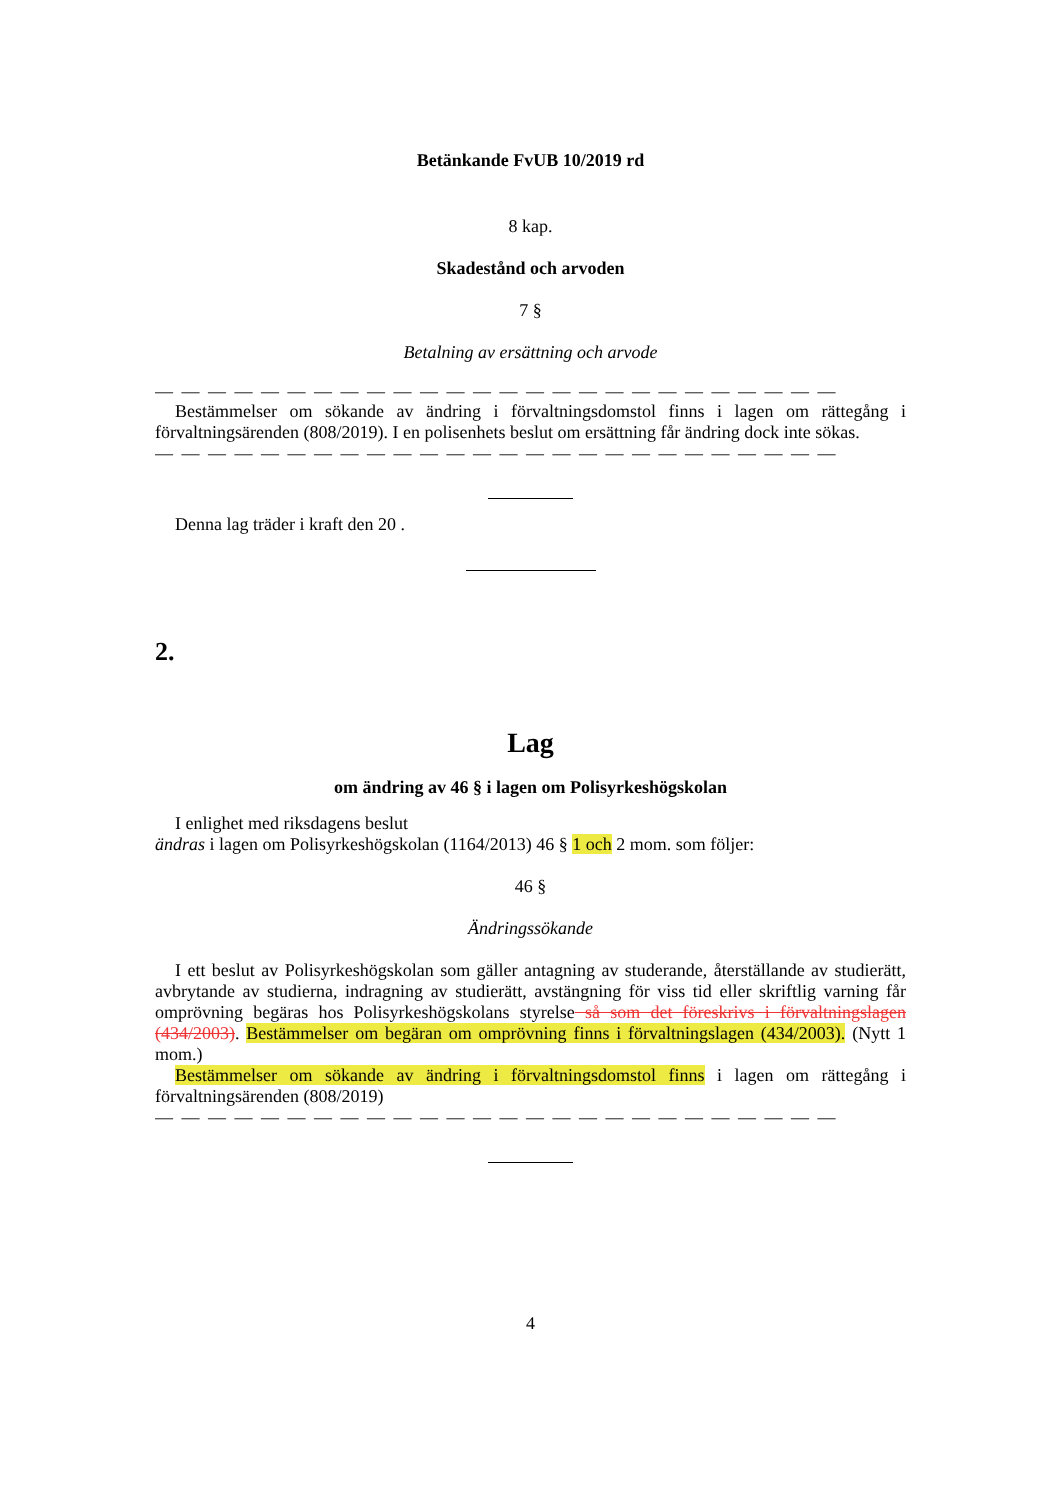Betänkande FvUB 10/2019 rd
8 kap.
Skadestånd och arvoden
7 §
Betalning av ersättning och arvode
— — — — — — — — — — — — — — — — — — — — — — — — — —
Bestämmelser om sökande av ändring i förvaltningsdomstol finns i lagen om rättegång i förvaltningsärenden (808/2019). I en polisenhets beslut om ersättning får ändring dock inte sökas.
— — — — — — — — — — — — — — — — — — — — — — — — — —
Denna lag träder i kraft den 20 .
2.
Lag
om ändring av 46 § i lagen om Polisyrkeshögskolan
I enlighet med riksdagens beslut
ändras i lagen om Polisyrkeshögskolan (1164/2013) 46 § 1 och 2 mom. som följer:
46 §
Ändringssökande
I ett beslut av Polisyrkeshögskolan som gäller antagning av studerande, återställande av studierätt, avbrytande av studierna, indragning av studierätt, avstängning för viss tid eller skriftlig varning får omprövning begäras hos Polisyrkeshögskolans styrelse så som det föreskrivs i förvaltningslagen (434/2003). Bestämmelser om begäran om omprövning finns i förvaltningslagen (434/2003). (Nytt 1 mom.)
Bestämmelser om sökande av ändring i förvaltningsdomstol finns i lagen om rättegång i förvaltningsärenden (808/2019)
— — — — — — — — — — — — — — — — — — — — — — — — — —
4